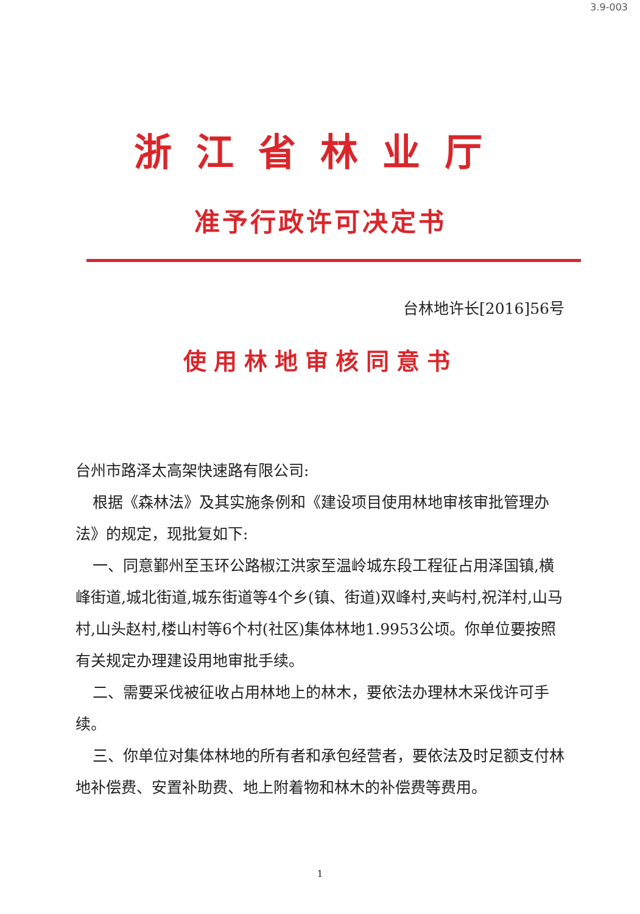3.9-003
浙江省林业厅
准予行政许可决定书
台林地许长[2016]56号
使用林地审核同意书
台州市路泽太高架快速路有限公司:
根据《森林法》及其实施条例和《建设项目使用林地审核审批管理办法》的规定，现批复如下:
一、同意鄞州至玉环公路椒江洪家至温岭城东段工程征占用泽国镇,横峰街道,城北街道,城东街道等4个乡(镇、街道)双峰村,夹屿村,祝洋村,山马村,山头赵村,楼山村等6个村(社区)集体林地1.9953公顷。你单位要按照有关规定办理建设用地审批手续。
二、需要采伐被征收占用林地上的林木，要依法办理林木采伐许可手续。
三、你单位对集体林地的所有者和承包经营者，要依法及时足额支付林地补偿费、安置补助费、地上附着物和林木的补偿费等费用。
1